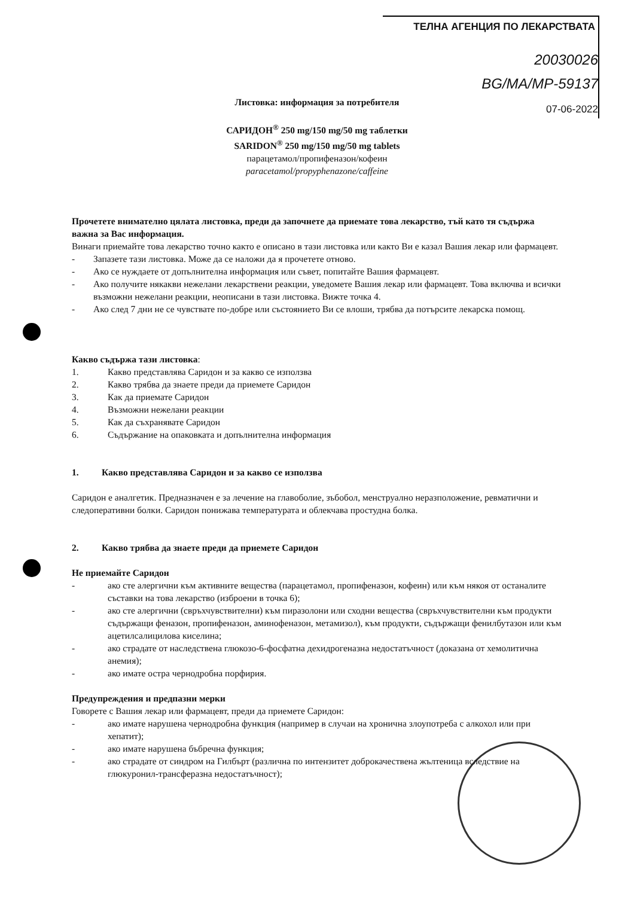ТЕЛНА АГЕНЦИЯ ПО ЛЕКАРСТВАТА
20030026
BG/MA/MP-59137
07-06-2022
Листовка: информация за потребителя
САРИДОН<sup>®</sup> 250 mg/150 mg/50 mg таблетки
SARIDON<sup>®</sup> 250 mg/150 mg/50 mg tablets
парацетамол/пропифеназон/кофеин
paracetamol/propyphenazone/caffeine
Прочетете внимателно цялата листовка, преди да започнете да приемате това лекарство, тъй като тя съдържа важна за Вас информация.
Винаги приемайте това лекарство точно както е описано в тази листовка или както Ви е казал Вашия лекар или фармацевт.
- Запазете тази листовка. Може да се наложи да я прочетете отново.
- Ако се нуждаете от допълнителна информация или съвет, попитайте Вашия фармацевт.
- Ако получите някакви нежелани лекарствени реакции, уведомете Вашия лекар или фармацевт. Това включва и всички възможни нежелани реакции, неописани в тази листовка. Вижте точка 4.
- Ако след 7 дни не се чувствате по-добре или състоянието Ви се влоши, трябва да потърсите лекарска помощ.
Какво съдържа тази листовка:
1. Какво представлява Саридон и за какво се използва
2. Какво трябва да знаете преди да приемете Саридон
3. Как да приемате Саридон
4. Възможни нежелани реакции
5. Как да съхранявате Саридон
6. Съдържание на опаковката и допълнителна информация
1. Какво представлява Саридон и за какво се използва
Саридон е аналгетик. Предназначен е за лечение на главоболие, зъбобол, менструално неразположение, ревматични и следоперативни болки. Саридон понижава температурата и облекчава простудна болка.
2. Какво трябва да знаете преди да приемете Саридон
Не приемайте Саридон
- ако сте алергични към активните вещества (парацетамол, пропифеназон, кофеин) или към някоя от останалите съставки на това лекарство (изброени в точка 6);
- ако сте алергични (свръхчувствителни) към пиразолони или сходни вещества (свръхчувствителни към продукти съдържащи феназон, пропифеназон, аминофеназон, метамизол), към продукти, съдържащи фенилбутазон или към ацетилсалицилова киселина;
- ако страдате от наследствена глюкозо-6-фосфатна дехидрогеназна недостатъчност (доказана от хемолитична анемия);
- ако имате остра чернодробна порфирия.
Предупреждения и предпазни мерки
Говорете с Вашия лекар или фармацевт, преди да приемете Саридон:
- ако имате нарушена чернодробна функция (например в случаи на хронична злоупотреба с алкохол или при хепатит);
- ако имате нарушена бъбречна функция;
- ако страдате от синдром на Гилбърт (различна по интензитет доброкачествена жълтеница вследствие на глюкуронил-трансферазна недостатъчност);